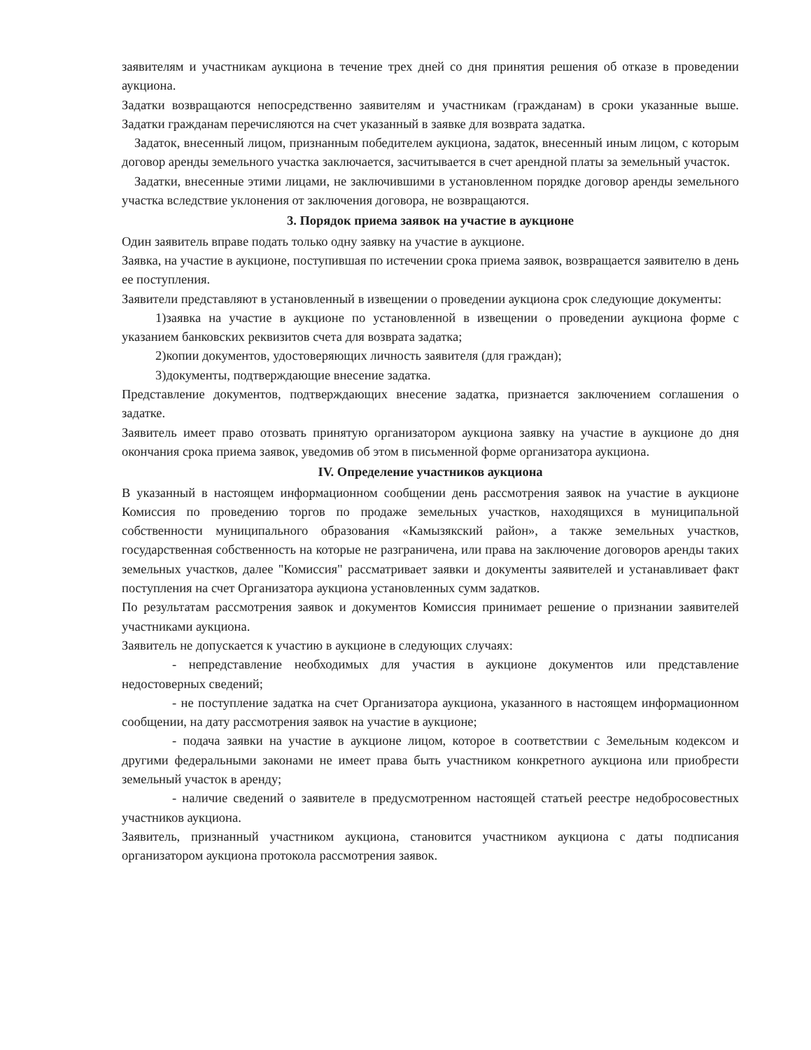заявителям и участникам аукциона в течение трех дней со дня принятия решения об отказе в проведении аукциона.
Задатки возвращаются непосредственно заявителям и участникам (гражданам) в сроки указанные выше. Задатки гражданам перечисляются на счет указанный в заявке для возврата задатка.
Задаток, внесенный лицом, признанным победителем аукциона, задаток, внесенный иным лицом, с которым договор аренды земельного участка заключается, засчитывается в счет арендной платы за земельный участок.
Задатки, внесенные этими лицами, не заключившими в установленном порядке договор аренды земельного участка вследствие уклонения от заключения договора, не возвращаются.
3. Порядок приема заявок на участие в аукционе
Один заявитель вправе подать только одну заявку на участие в аукционе.
Заявка, на участие в аукционе, поступившая по истечении срока приема заявок, возвращается заявителю в день ее поступления.
Заявители представляют в установленный в извещении о проведении аукциона срок следующие документы:
1)заявка на участие в аукционе по установленной в извещении о проведении аукциона форме с указанием банковских реквизитов счета для возврата задатка;
2)копии документов, удостоверяющих личность заявителя (для граждан);
3)документы, подтверждающие внесение задатка.
Представление документов, подтверждающих внесение задатка, признается заключением соглашения о задатке.
Заявитель имеет право отозвать принятую организатором аукциона заявку на участие в аукционе до дня окончания срока приема заявок, уведомив об этом в письменной форме организатора аукциона.
IV. Определение участников аукциона
В указанный в настоящем информационном сообщении день рассмотрения заявок на участие в аукционе Комиссия по проведению торгов по продаже земельных участков, находящихся в муниципальной собственности муниципального образования «Камызякский район», а также земельных участков, государственная собственность на которые не разграничена, или права на заключение договоров аренды таких земельных участков, далее "Комиссия" рассматривает заявки и документы заявителей и устанавливает факт поступления на счет Организатора аукциона установленных сумм задатков.
По результатам рассмотрения заявок и документов Комиссия принимает решение о признании заявителей участниками аукциона.
Заявитель не допускается к участию в аукционе в следующих случаях:
- непредставление необходимых для участия в аукционе документов или представление недостоверных сведений;
- не поступление задатка на счет Организатора аукциона, указанного в настоящем информационном сообщении, на дату рассмотрения заявок на участие в аукционе;
- подача заявки на участие в аукционе лицом, которое в соответствии с Земельным кодексом и другими федеральными законами не имеет права быть участником конкретного аукциона или приобрести земельный участок в аренду;
- наличие сведений о заявителе в предусмотренном настоящей статьей реестре недобросовестных участников аукциона.
Заявитель, признанный участником аукциона, становится участником аукциона с даты подписания организатором аукциона протокола рассмотрения заявок.